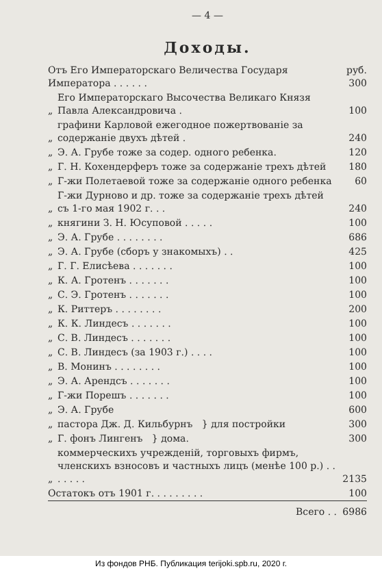— 4 —
Доходы.
| Отъ Его Императорскаго Величества Государя Императора . . . . . . | | руб. 300 |
| „ | Его Императорскаго Высочества Великаго Князя Павла Александровича . | 100 |
| „ | графини Карловой ежегодное пожертвованіе за содержаніе двухъ дѣтей . | 240 |
| „ | Э. А. Грубе тоже за содер. одного ребенка. | 120 |
| „ | Г. Н. Кохендерферъ тоже за содержаніе трехъ дѣтей | 180 |
| „ | Г-жи Полетаевой тоже за содержаніе одного ребенка | 60 |
| „ | Г-жи Дурново и др. тоже за содержаніе трехъ дѣтей съ 1-го мая 1902 г. . . | 240 |
| „ | княгини З. Н. Юсуповой . . . . . | 100 |
| „ | Э. А. Грубе . . . . . . . . | 686 |
| „ | Э. А. Грубе (сборъ у знакомыхъ) . . | 425 |
| „ | Г. Г. Елисѣева . . . . . . . | 100 |
| „ | К. А. Гротенъ . . . . . . . | 100 |
| „ | С. Э. Гротенъ . . . . . . . | 100 |
| „ | К. Риттеръ . . . . . . . . | 200 |
| „ | К. К. Линдесъ . . . . . . . | 100 |
| „ | С. В. Линдесъ . . . . . . . | 100 |
| „ | С. В. Линдесъ (за 1903 г.) . . . . | 100 |
| „ | В. Монинъ . . . . . . . . | 100 |
| „ | Э. А. Арендсъ . . . . . . . | 100 |
| „ | Г-жи Порешъ . . . . . . . | 100 |
| „ | Э. А. Грубе | 600 |
| „ | пастора Дж. Д. Кильбурнъ } для постройки | 300 |
| „ | Г. фонъ Лингенъ } дома. | 300 |
| „ | коммерческихъ учрежденій, торговыхъ фирмъ, членскихъ взносовъ и частныхъ лицъ (менѣе 100 р.) . . . . . . . | 2135 |
| Остатокъ отъ 1901 г. . . . . . . . . | | 100 |
| Всего . . | | 6986 |
Из фондов РНБ. Публикация terijoki.spb.ru, 2020 г.